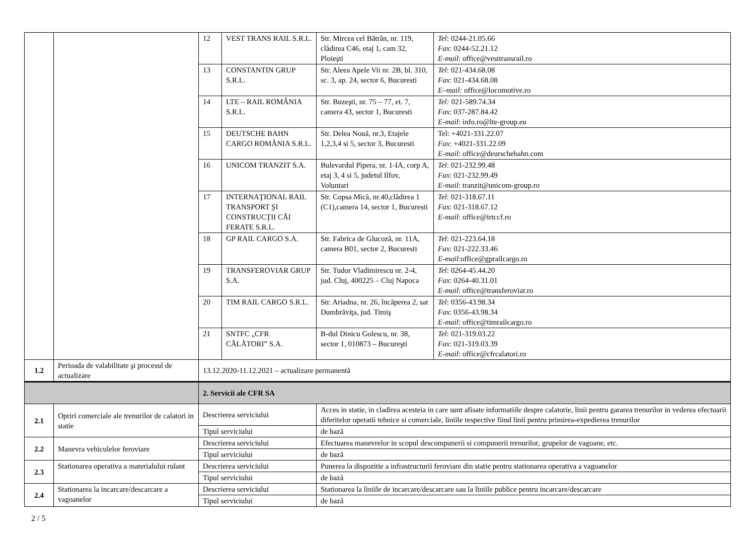| | | 12 | VEST TRANS RAIL S.R.L. | Str. Mircea cel Bătrân, nr. 119, clădirea C46, etaj 1, cam 32, Ploieşti | Tel : 0244-21.05.66 Fax : 0244-52.21.12 E-mail : office@vesttransrail.ro |
| | | 13 | CONSTANTIN GRUP S.R.L. | Str. Aleea Apele Vii nr. 2B, bl. 310, sc. 3, ap. 24, sector 6, Bucuresti | Tel : 021-434.68.08 Fax : 021-434.68.08 E–mail: office@locomotive.ro |
| | | 14 | LTE – RAIL ROMÂNIA S.R.L. | Str. Buzeşti, nr. 75 – 77, et. 7, camera 43, sector 1, Bucuresti | Tel: 021-589.74.34 Fax : 037-287.84.42 E-mail : info.ro@lte-group.eu |
| | | 15 | DEUTSCHE BAHN CARGO ROMÂNIA S.R.L. | Str. Delea Nouă, nr.3, Etajele 1,2,3,4 si 5, sector 3, Bucuresti | Tel: +4021-331.22.07 Fax : +4021-331.22.09 E-mail : office@deurschebahn.com |
| | | 16 | UNICOM TRANZIT S.A. | Bulevardul Pipera, nr. 1-IA, corp A, etaj 3, 4 si 5, judetul Ilfov, Voluntari | Tel : 021-232.99.48 Fax : 021-232.99.49 E-mail : tranzit@unicom-group.ro |
| | | 17 | INTERNAŢIONAL RAIL TRANSPORT ŞI CONSTRUCŢII CĂI FERATE S.R.L. | Str. Copsa Mică, nr.40,clădirea 1 (C1),camera 14, sector 1, Bucuresti | Tel : 021-318.67.11 Fax : 021-318.67.12 E-mail : office@irtccf.ro |
| | | 18 | GP RAIL CARGO S.A. | Str. Fabrica de Glucoză, nr. 11A, camera B01, sector 2, Bucuresti | Tel : 021-223.64.18 Fax : 021-222.33.46 E-mail :office@gprailcargo.ro |
| | | 19 | TRANSFEROVIAR GRUP S.A. | Str. Tudor Vladimirescu nr. 2-4, jud. Cluj, 400225 – Cluj Napoca | Tel : 0264-45.44.20 Fax : 0264-40.31.01 E-mail : office@transferoviar.ro |
| | | 20 | TIM RAIL CARGO S.R.L. | Str. Ariadna, nr. 26, încăperea 2, sat Dumbrăviţa, jud. Timiş | Tel : 0356-43.98.34 Fax : 0356-43.98.34 E-mail : office@timrailcargo.ro |
| | | 21 | SNTFC „CFR CĂLĂTORI” S.A. | B-dul Dinicu Golescu, nr. 38, sector 1, 010873 – Bucureşti | Tel : 021-319.03.22 Fax : 021-319.03.39 E-mail : office@cfrcalatori.ro |
| 1.2 | Perioada de valabilitate şi procesul de actualizare | 13.12.2020-11.12.2021 – actualizare permanentă | | | |
| | | 2. Servicii ale CFR SA | | | |
| 2.1 | Opriri comerciale ale trenurilor de calatori in statie | Descrierea serviciului | | Acces in statie, in cladirea acesteia in care sunt afisate informatiile despre calatorie, linii pentru gararea trenurilor in vederea efectuarii diferitelor operatii tehnice si comerciale, liniile respective fiind linii pentru primirea-expedierea trenurilor | |
| | | Tipul serviciului | | de bază | |
| 2.2 | Manevra vehiculelor feroviare | Descrierea serviciului | | Efectuarea manevrelor in scopul descompunerii si compunerii trenurilor, grupelor de vagoane, etc. | |
| | | Tipul serviciului | | de bază | |
| 2.3 | Stationarea operativa a materialului rulant | Descrierea serviciului | | Punerea la dispozitie a infrastructurii feroviare din statie pentru stationarea operativa a vagoanelor | |
| | | Tipul serviciului | | de bază | |
| 2.4 | Stationarea la incarcare/descarcare a vagoanelor | Descrierea serviciului | | Stationarea la liniile de incarcare/descarcare sau la liniile publice pentru incarcare/descarcare | |
| | | Tipul serviciului | | de bază | |
2 / 5